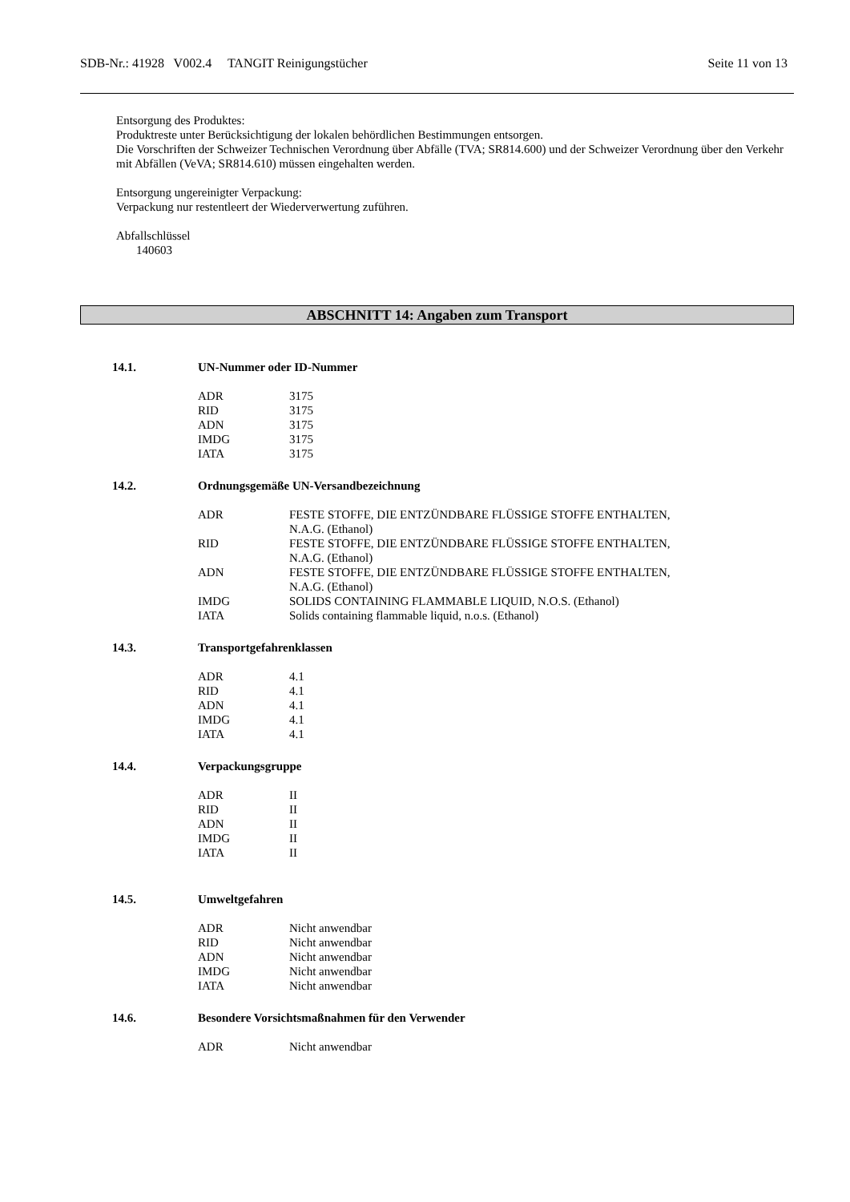SDB-Nr.: 41928 V002.4 TANGIT Reinigungstücher Seite 11 von 13
Entsorgung des Produktes:
Produktreste unter Berücksichtigung der lokalen behördlichen Bestimmungen entsorgen.
Die Vorschriften der Schweizer Technischen Verordnung über Abfälle (TVA; SR814.600) und der Schweizer Verordnung über den Verkehr mit Abfällen (VeVA; SR814.610) müssen eingehalten werden.
Entsorgung ungereinigter Verpackung:
Verpackung nur restentleert der Wiederverwertung zuführen.
Abfallschlüssel
140603
ABSCHNITT 14: Angaben zum Transport
14.1. UN-Nummer oder ID-Nummer
| ADR | 3175 |
| RID | 3175 |
| ADN | 3175 |
| IMDG | 3175 |
| IATA | 3175 |
14.2. Ordnungsgemäße UN-Versandbezeichnung
| ADR | FESTE STOFFE, DIE ENTZÜNDBARE FLÜSSIGE STOFFE ENTHALTEN, N.A.G. (Ethanol) |
| RID | FESTE STOFFE, DIE ENTZÜNDBARE FLÜSSIGE STOFFE ENTHALTEN, N.A.G. (Ethanol) |
| ADN | FESTE STOFFE, DIE ENTZÜNDBARE FLÜSSIGE STOFFE ENTHALTEN, N.A.G. (Ethanol) |
| IMDG | SOLIDS CONTAINING FLAMMABLE LIQUID, N.O.S. (Ethanol) |
| IATA | Solids containing flammable liquid, n.o.s. (Ethanol) |
14.3. Transportgefahrenklassen
| ADR | 4.1 |
| RID | 4.1 |
| ADN | 4.1 |
| IMDG | 4.1 |
| IATA | 4.1 |
14.4. Verpackungsgruppe
| ADR | II |
| RID | II |
| ADN | II |
| IMDG | II |
| IATA | II |
14.5. Umweltgefahren
| ADR | Nicht anwendbar |
| RID | Nicht anwendbar |
| ADN | Nicht anwendbar |
| IMDG | Nicht anwendbar |
| IATA | Nicht anwendbar |
14.6. Besondere Vorsichtsmaßnahmen für den Verwender
| ADR | Nicht anwendbar |